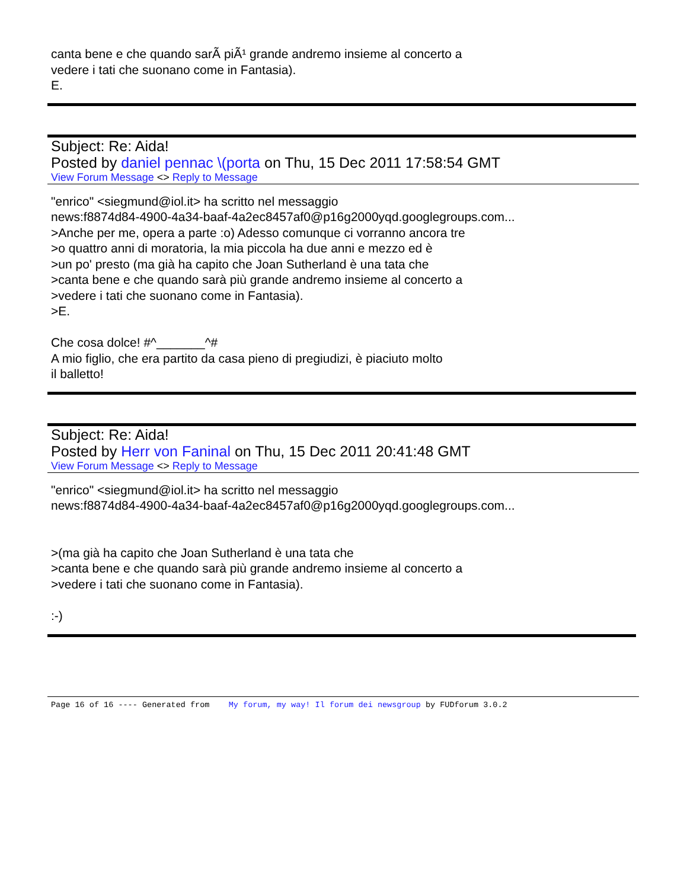canta bene e che quando sarÃ piÃ¹ grande andremo insieme al concerto a
vedere i tati che suonano come in Fantasia).
E.
Subject: Re: Aida!
Posted by daniel pennac \(porta on Thu, 15 Dec 2011 17:58:54 GMT
View Forum Message <> Reply to Message
"enrico" <siegmund@iol.it> ha scritto nel messaggio
news:f8874d84-4900-4a34-baaf-4a2ec8457af0@p16g2000yqd.googlegroups.com...
>Anche per me, opera a parte :o) Adesso comunque ci vorranno ancora tre
>o quattro anni di moratoria, la mia piccola ha due anni e mezzo ed è
>un po' presto (ma già ha capito che Joan Sutherland è una tata che
>canta bene e che quando sarà più grande andremo insieme al concerto a
>vedere i tati che suonano come in Fantasia).
>E.
Che cosa dolce! #^_______^#
A mio figlio, che era partito da casa pieno di pregiudizi, è piaciuto molto
il balletto!
Subject: Re: Aida!
Posted by Herr von Faninal on Thu, 15 Dec 2011 20:41:48 GMT
View Forum Message <> Reply to Message
"enrico" <siegmund@iol.it> ha scritto nel messaggio
news:f8874d84-4900-4a34-baaf-4a2ec8457af0@p16g2000yqd.googlegroups.com...
>(ma già ha capito che Joan Sutherland è una tata che
>canta bene e che quando sarà più grande andremo insieme al concerto a
>vedere i tati che suonano come in Fantasia).
:-)
Page 16 of 16 ---- Generated from My forum, my way! Il forum dei newsgroup by FUDforum 3.0.2